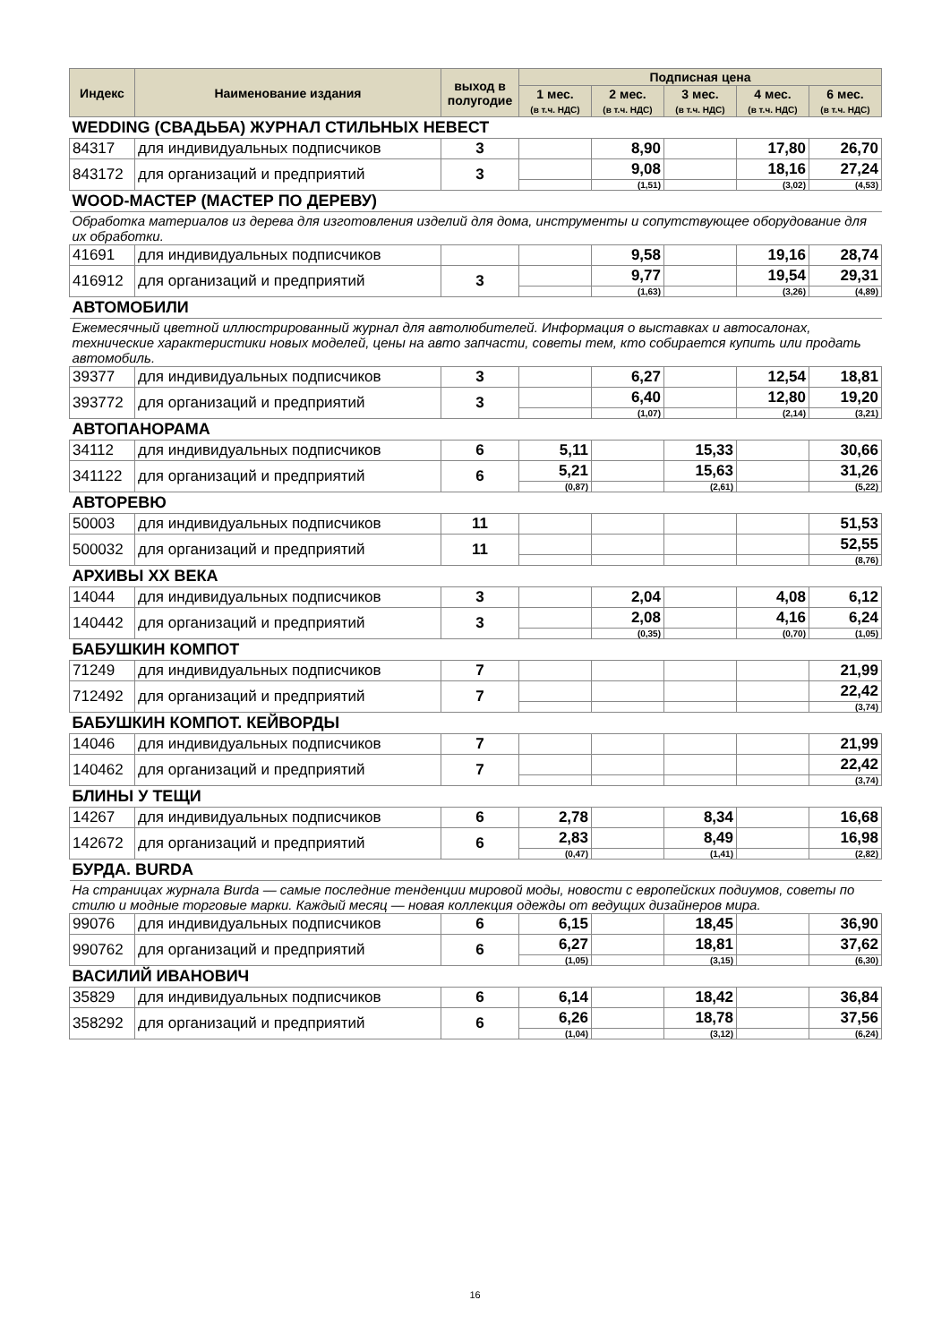| Индекс | Наименование издания | выход в полугодие | Подписная цена | | | | |
| --- | --- | --- | --- | --- | --- | --- | --- |
| | | | 1 мес. (в т.ч. НДС) | 2 мес. (в т.ч. НДС) | 3 мес. (в т.ч. НДС) | 4 мес. (в т.ч. НДС) | 6 мес. (в т.ч. НДС) |
| WEDDING (СВАДЬБА) ЖУРНАЛ СТИЛЬНЫХ НЕВЕСТ | | | | | | | |
| 84317 | для индивидуальных подписчиков | 3 | | 8,90 | | 17,80 | 26,70 |
| 843172 | для организаций и предприятий | 3 | | 9,08 | | 18,16 | 27,24 |
| | | | | (1,51) | | (3,02) | (4,53) |
| WOOD-МАСТЕР (МАСТЕР ПО ДЕРЕВУ) | | | | | | | |
| Обработка материалов из дерева для изготовления изделий для дома, инструменты и сопутствующее оборудование для их обработки. | | | | | | | |
| 41691 | для индивидуальных подписчиков | | | 9,58 | | 19,16 | 28,74 |
| 416912 | для организаций и предприятий | 3 | | 9,77 | | 19,54 | 29,31 |
| | | | | (1,63) | | (3,26) | (4,89) |
| АВТОМОБИЛИ | | | | | | | |
| Ежемесячный цветной иллюстрированный журнал для автолюбителей. Информация о выставках и автосалонах, технические характеристики новых моделей, цены на авто запчасти, советы тем, кто собирается купить или продать автомобиль. | | | | | | | |
| 39377 | для индивидуальных подписчиков | 3 | | 6,27 | | 12,54 | 18,81 |
| 393772 | для организаций и предприятий | 3 | | 6,40 | | 12,80 | 19,20 |
| | | | | (1,07) | | (2,14) | (3,21) |
| АВТОПАНОРАМА | | | | | | | |
| 34112 | для индивидуальных подписчиков | 6 | 5,11 | | 15,33 | | 30,66 |
| 341122 | для организаций и предприятий | 6 | 5,21 | | 15,63 | | 31,26 |
| | | | (0,87) | | (2,61) | | (5,22) |
| АВТОРЕВЮ | | | | | | | |
| 50003 | для индивидуальных подписчиков | 11 | | | | | 51,53 |
| 500032 | для организаций и предприятий | 11 | | | | | 52,55 |
| | | | | | | | (8,76) |
| АРХИВЫ XX ВЕКА | | | | | | | |
| 14044 | для индивидуальных подписчиков | 3 | | 2,04 | | 4,08 | 6,12 |
| 140442 | для организаций и предприятий | 3 | | 2,08 | | 4,16 | 6,24 |
| | | | | (0,35) | | (0,70) | (1,05) |
| БАБУШКИН КОМПОТ | | | | | | | |
| 71249 | для индивидуальных подписчиков | 7 | | | | | 21,99 |
| 712492 | для организаций и предприятий | 7 | | | | | 22,42 |
| | | | | | | | (3,74) |
| БАБУШКИН КОМПОТ. КЕЙВОРДЫ | | | | | | | |
| 14046 | для индивидуальных подписчиков | 7 | | | | | 21,99 |
| 140462 | для организаций и предприятий | 7 | | | | | 22,42 |
| | | | | | | | (3,74) |
| БЛИНЫ У ТЕЩИ | | | | | | | |
| 14267 | для индивидуальных подписчиков | 6 | 2,78 | | 8,34 | | 16,68 |
| 142672 | для организаций и предприятий | 6 | 2,83 | | 8,49 | | 16,98 |
| | | | (0,47) | | (1,41) | | (2,82) |
| БУРДА. BURDA | | | | | | | |
| На страницах журнала Burda — самые последние тенденции мировой моды, новости с европейских подиумов, советы по стилю и модные торговые марки. Каждый месяц — новая коллекция одежды от ведущих дизайнеров мира. | | | | | | | |
| 99076 | для индивидуальных подписчиков | 6 | 6,15 | | 18,45 | | 36,90 |
| 990762 | для организаций и предприятий | 6 | 6,27 | | 18,81 | | 37,62 |
| | | | (1,05) | | (3,15) | | (6,30) |
| ВАСИЛИЙ ИВАНОВИЧ | | | | | | | |
| 35829 | для индивидуальных подписчиков | 6 | 6,14 | | 18,42 | | 36,84 |
| 358292 | для организаций и предприятий | 6 | 6,26 | | 18,78 | | 37,56 |
| | | | (1,04) | | (3,12) | | (6,24) |
16